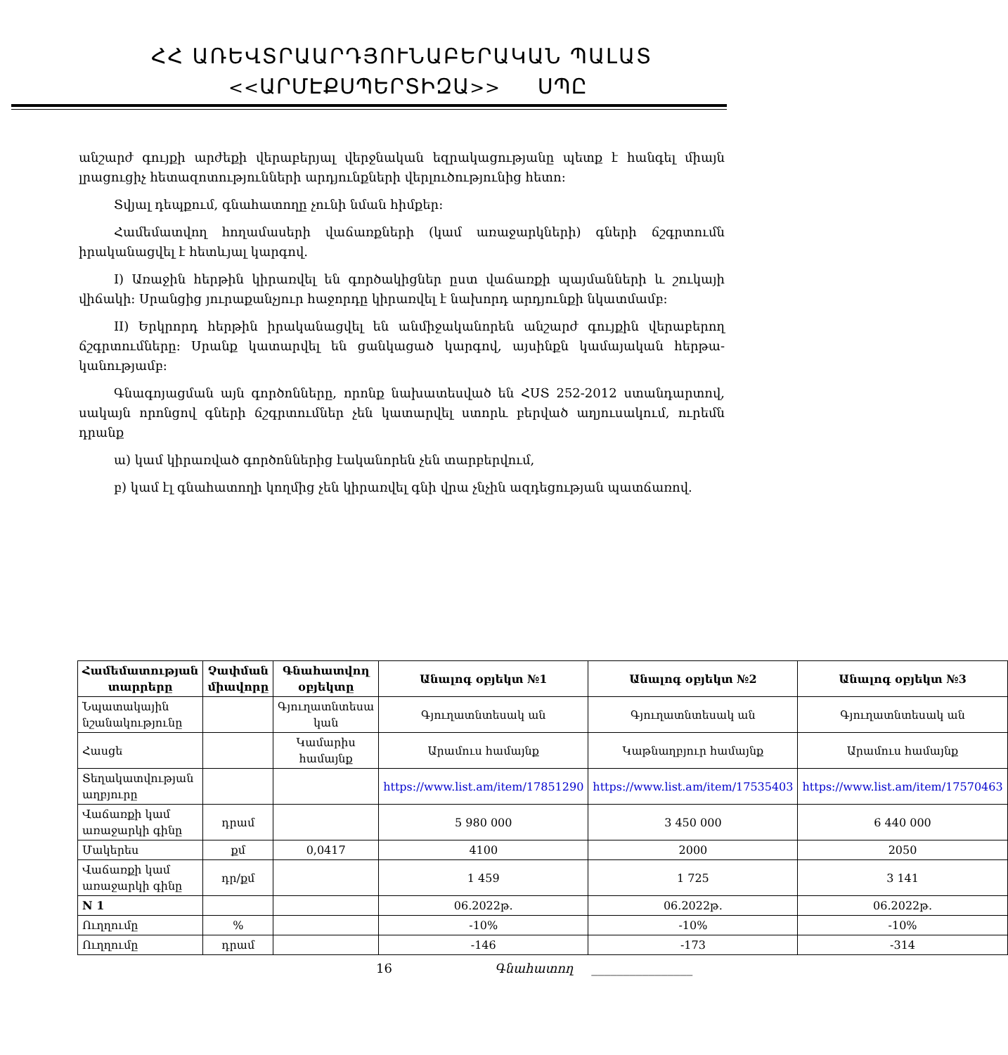ՀՀ ԱՌԵՎՏՐԱԱՐԴՅՈՒՆԱԲԵՐԱԿԱՆ ՊԱԼԱՏ
<<ԱՐՄԷՔՍՊԵՐՏԻԶԱ>> ՍՊԸ
անշարժ գույքի արժեքի վերաբերյալ վերջնական եզրակացությանը պետք է հանգել միայն լրացուցիչ հետազոտությունների արդյունքների վերլուծությունից հետո:
Տվյալ դեպքում, գնահատողը չունի նման հիմքեր:
Համեմատվող հողամասերի վաճառքների (կամ առաջարկների) գների ճշգրտումն իրականացվել է հետևյալ կարգով.
I) Առաջին հերթին կիրառվել են գործակիցներ ըստ վաճառքի պայմանների և շուկայի վիճակի: Սրանցից յուրաքանչյուր հաջորդը կիրառվել է նախորդ արդյունքի նկատմամբ:
II) Երկրորդ հերթին իրականացվել են անմիջականորեն անշարժ գույքին վերաբերող ճշգրտումները: Սրանք կատարվել են ցանկացած կարգով, այսինքն կամայական հերթա-կանությամբ:
Գնագոյացման այն գործոնները, որոնք նախատեսված են ՀՍՏ 252-2012 ստանդարտով, սակայն որոնցով գների ճշգրտումներ չեն կատարվել ստորև բերված աղյուսակում, ուրեմն դրանք
ա) կամ կիրառված գործոններից էականորեն չեն տարբերվում,
բ) կամ էլ գնահատողի կողմից չեն կիրառվել գնի վրա չնչին ազդեցության պատճառով.
| Համեմատության տարրերը | Չափման միավորը | Գնահատվող օբյեկտը | Անալոգ օբյեկտ №1 | Անալոգ օբյեկտ №2 | Անալոգ օբյեկտ №3 |
| --- | --- | --- | --- | --- | --- |
| Նպատակային նշանակությունը | | Գյուղատնտեսա կան | Գյուղատնտեսակ ան | Գյուղատնտեսակ ան | Գյուղատնտեսակ ան |
| Հասցե | | Կամարիս համայնք | Արամուս համայնք | Կաթնաղբյուր համայնք | Արամուս համայնք |
| Տեղակատվության աղբյուրը | | | https://www.list.am/item/17851290 | https://www.list.am/item/17535403 | https://www.list.am/item/17570463 |
| Վաճառքի կամ առաջարկի գինը | դրամ | | 5 980 000 | 3 450 000 | 6 440 000 |
| Մակերես | քմ | 0,0417 | 4100 | 2000 | 2050 |
| Վաճառքի կամ առաջարկի գինը | դր/քմ | | 1 459 | 1 725 | 3 141 |
| N 1 | | | 06.2022թ. | 06.2022թ. | 06.2022թ. |
| Ուղղումը | % | | -10% | -10% | -10% |
| Ուղղումը | դրամ | | -146 | -173 | -314 |
16 Գնահատող ________________